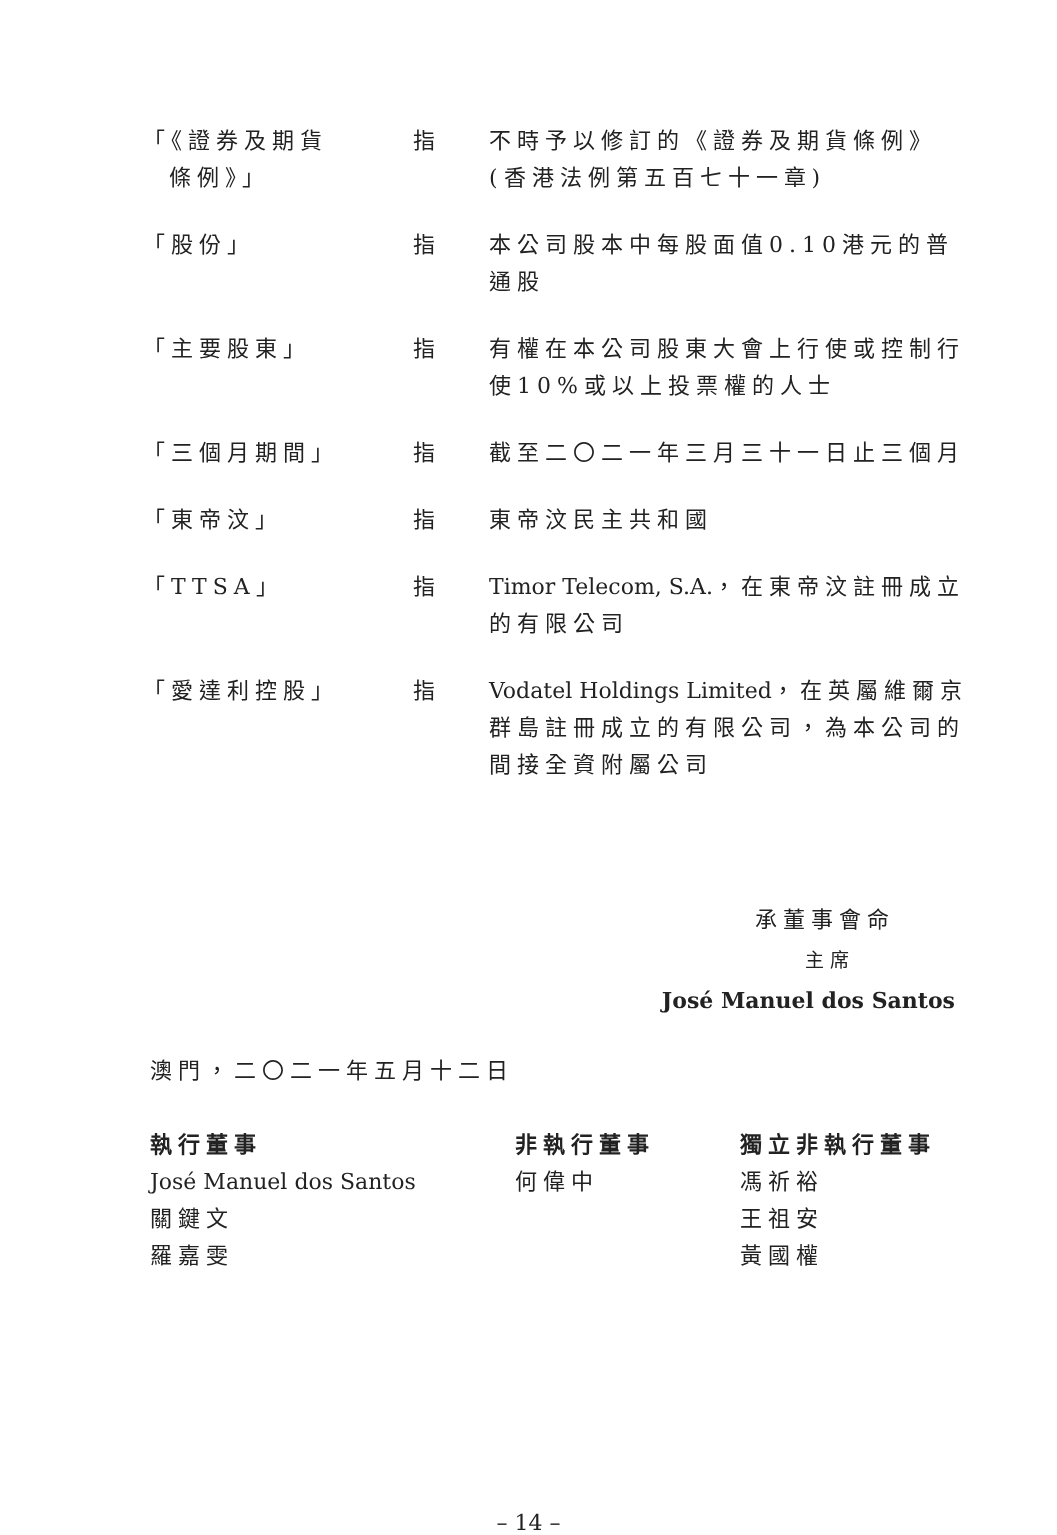「《證券及期貨
條例》」
指 不時予以修訂的《證券及期貨條例》(香港法例第五百七十一章)
「股份」 指 本公司股本中每股面值0.10港元的普通股
「主要股東」 指 有權在本公司股東大會上行使或控制行使10%或以上投票權的人士
「三個月期間」 指 截至二〇二一年三月三十一日止三個月
「東帝汶」 指 東帝汶民主共和國
「TTSA」 指 Timor Telecom, S.A.，在東帝汶註冊成立的有限公司
「愛達利控股」 指 Vodatel Holdings Limited，在英屬維爾京群島註冊成立的有限公司，為本公司的間接全資附屬公司
承董事會命
主席
José Manuel dos Santos
澳門，二〇二一年五月十二日
執行董事
José Manuel dos Santos
關鍵文
羅嘉雯
非執行董事
何偉中
獨立非執行董事
馮祈裕
王祖安
黃國權
– 14 –